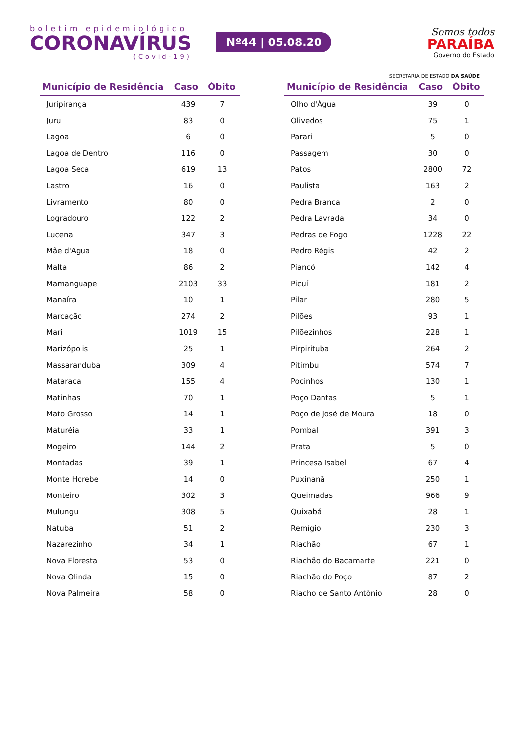boletim epidemiológico
CORONAVÍRUS
(Covid-19)
Nº44 | 05.08.20
Somos todos
PARAÍBA
Governo do Estado
SECRETARIA DE ESTADO DA SAÚDE
| Município de Residência | Caso | Óbito |
| --- | --- | --- |
| Juripiranga | 439 | 7 |
| Juru | 83 | 0 |
| Lagoa | 6 | 0 |
| Lagoa de Dentro | 116 | 0 |
| Lagoa Seca | 619 | 13 |
| Lastro | 16 | 0 |
| Livramento | 80 | 0 |
| Logradouro | 122 | 2 |
| Lucena | 347 | 3 |
| Mãe d'Água | 18 | 0 |
| Malta | 86 | 2 |
| Mamanguape | 2103 | 33 |
| Manaíra | 10 | 1 |
| Marcação | 274 | 2 |
| Mari | 1019 | 15 |
| Marizópolis | 25 | 1 |
| Massaranduba | 309 | 4 |
| Mataraca | 155 | 4 |
| Matinhas | 70 | 1 |
| Mato Grosso | 14 | 1 |
| Maturéia | 33 | 1 |
| Mogeiro | 144 | 2 |
| Montadas | 39 | 1 |
| Monte Horebe | 14 | 0 |
| Monteiro | 302 | 3 |
| Mulungu | 308 | 5 |
| Natuba | 51 | 2 |
| Nazarezinho | 34 | 1 |
| Nova Floresta | 53 | 0 |
| Nova Olinda | 15 | 0 |
| Nova Palmeira | 58 | 0 |
| Município de Residência | Caso | Óbito |
| --- | --- | --- |
| Olho d'Água | 39 | 0 |
| Olivedos | 75 | 1 |
| Parari | 5 | 0 |
| Passagem | 30 | 0 |
| Patos | 2800 | 72 |
| Paulista | 163 | 2 |
| Pedra Branca | 2 | 0 |
| Pedra Lavrada | 34 | 0 |
| Pedras de Fogo | 1228 | 22 |
| Pedro Régis | 42 | 2 |
| Piancó | 142 | 4 |
| Picuí | 181 | 2 |
| Pilar | 280 | 5 |
| Pilões | 93 | 1 |
| Pilõezinhos | 228 | 1 |
| Pirpirituba | 264 | 2 |
| Pitimbu | 574 | 7 |
| Pocinhos | 130 | 1 |
| Poço Dantas | 5 | 1 |
| Poço de José de Moura | 18 | 0 |
| Pombal | 391 | 3 |
| Prata | 5 | 0 |
| Princesa Isabel | 67 | 4 |
| Puxinanã | 250 | 1 |
| Queimadas | 966 | 9 |
| Quixabá | 28 | 1 |
| Remígio | 230 | 3 |
| Riachão | 67 | 1 |
| Riachão do Bacamarte | 221 | 0 |
| Riachão do Poço | 87 | 2 |
| Riacho de Santo Antônio | 28 | 0 |